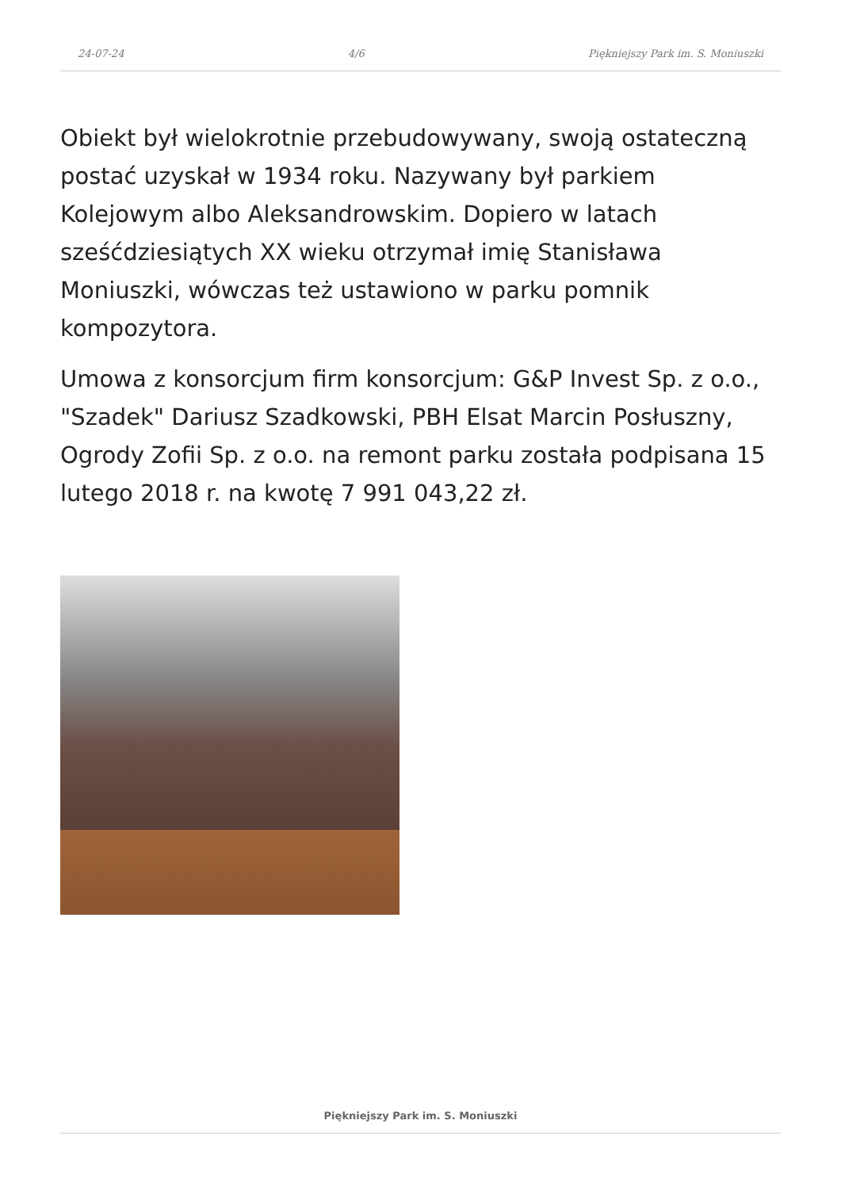24-07-24 4/6 Piękniejszy Park im. S. Moniuszki
Obiekt był wielokrotnie przebudowywany, swoją ostateczną postać uzyskał w 1934 roku. Nazywany był parkiem Kolejowym albo Aleksandrowskim. Dopiero w latach sześćdziesiątych XX wieku otrzymał imię Stanisława Moniuszki, wówczas też ustawiono w parku pomnik kompozytora.
Umowa z konsorcjum firm konsorcjum: G&P Invest Sp. z o.o., "Szadek" Dariusz Szadkowski, PBH Elsat Marcin Posłuszny, Ogrody Zofii Sp. z o.o. na remont parku została podpisana 15 lutego 2018 r. na kwotę 7 991 043,22 zł.
Piękniejszy Park im. S. Moniuszki